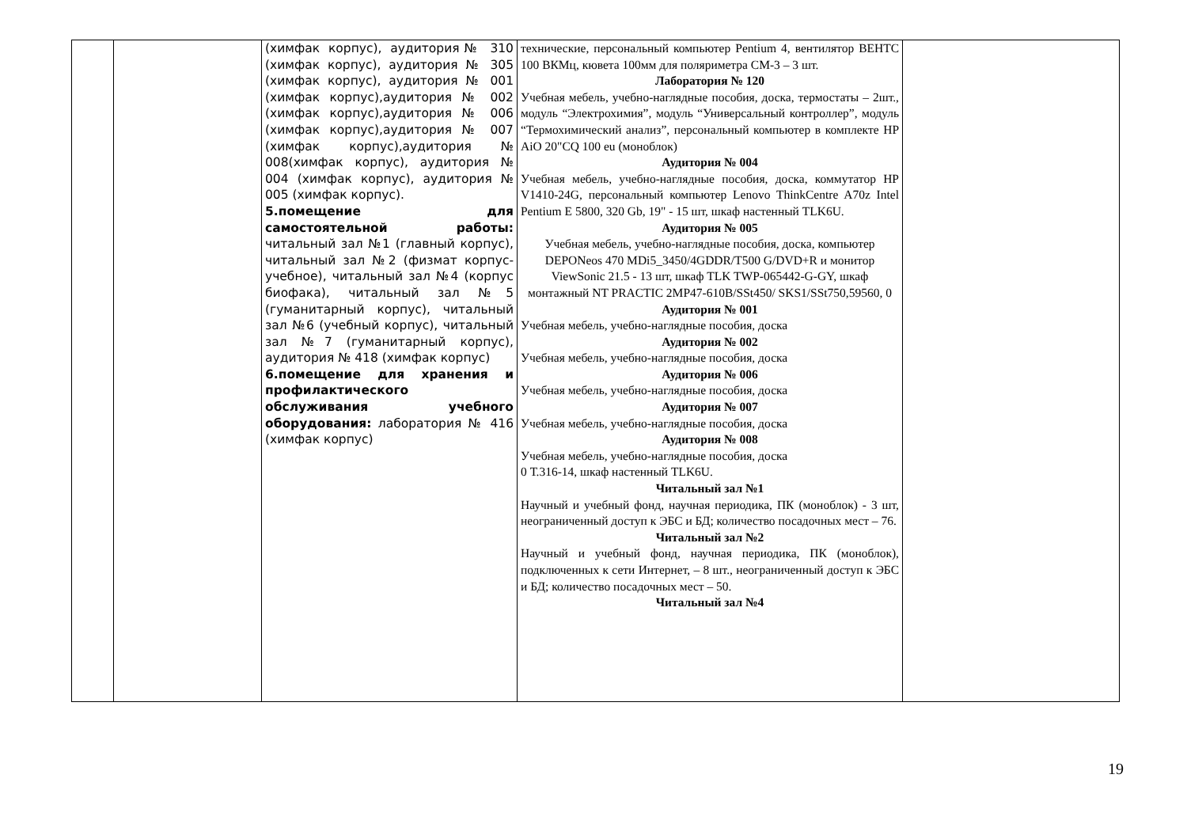| | | (химфак корпус), аудитория№ 310 (химфак корпус), аудитория № 305 (химфак корпус), аудитория № 001 (химфак корпус),аудитория № 002 (химфак корпус),аудитория № 006 (химфак корпус),аудитория № 007 (химфак корпус),аудитория № 008(химфак корпус), аудитория № 004 (химфак корпус), аудитория № 005 (химфак корпус). 5.помещение для самостоятельной работы: читальный зал №1 (главный корпус), читальный зал №2 (физмат корпус-учебное), читальный зал №4 (корпус биофака), читальный зал №5 (гуманитарный корпус), читальный зал №6 (учебный корпус), читальный зал №7 (гуманитарный корпус), аудитория № 418 (химфак корпус) 6.помещение для хранения и профилактического обслуживания учебного оборудования: лаборатория № 416 (химфак корпус) | технические, персональный компьютер Pentium 4, вентилятор ВЕНТС 100 ВКМц, кювета 100мм для поляриметра СМ-3 – 3 шт. Лаборатория № 120 Учебная мебель, учебно-наглядные пособия, доска, термостаты – 2шт., модуль “Электрохимия”, модуль “Универсальный контроллер”, модуль “Термохимический анализ”, персональный компьютер в комплекте HP AiO 20"CQ 100 eu (моноблок) Аудитория № 004 Учебная мебель, учебно-наглядные пособия, доска, коммутатор HP V1410-24G, персональный компьютер Lenovo ThinkCentre A70z Intel Pentium E 5800, 320 Gb, 19" - 15 шт, шкаф настенный TLK6U. Аудитория № 005 Учебная мебель, учебно-наглядные пособия, доска, компьютер DEPONeos 470 MDi5_3450/4GDDR/T500 G/DVD+R и монитор ViewSonic 21.5 - 13 шт, шкаф TLK TWP-065442-G-GY, шкаф монтажный NT PRACTIC 2MP47-610B/SSt450/ SKS1/SSt750,59560, 0 Аудитория № 001 Учебная мебель, учебно-наглядные пособия, доска Аудитория № 002 Учебная мебель, учебно-наглядные пособия, доска Аудитория № 006 Учебная мебель, учебно-наглядные пособия, доска Аудитория № 007 Учебная мебель, учебно-наглядные пособия, доска Аудитория № 008 Учебная мебель, учебно-наглядные пособия, доска 0 Т.316-14, шкаф настенный TLK6U. Читальный зал №1 Научный и учебный фонд, научная периодика, ПК (моноблок) - 3 шт, неограниченный доступ к ЭБС и БД; количество посадочных мест – 76. Читальный зал №2 Научный и учебный фонд, научная периодика, ПК (моноблок), подключенных к сети Интернет, – 8 шт., неограниченный доступ к ЭБС и БД; количество посадочных мест – 50. Читальный зал №4 | |
19